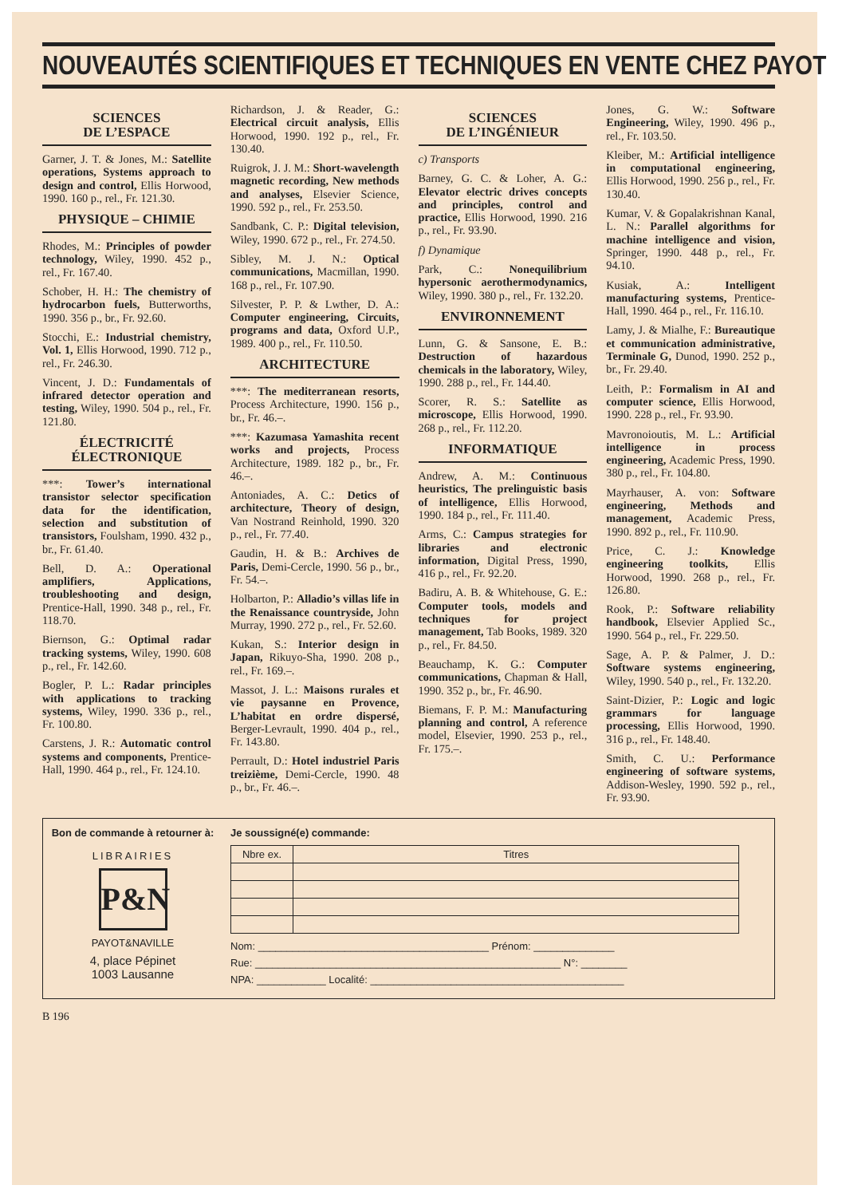NOUVEAUTÉS SCIENTIFIQUES ET TECHNIQUES EN VENTE CHEZ PAYOT
SCIENCES
DE L’ESPACE
Garner, J. T. & Jones, M.: Satellite operations, Systems approach to design and control, Ellis Horwood, 1990. 160 p., rel., Fr. 121.30.
PHYSIQUE – CHIMIE
Rhodes, M.: Principles of powder technology, Wiley, 1990. 452 p., rel., Fr. 167.40.
Schober, H. H.: The chemistry of hydrocarbon fuels, Butterworths, 1990. 356 p., br., Fr. 92.60.
Stocchi, E.: Industrial chemistry, Vol. 1, Ellis Horwood, 1990. 712 p., rel., Fr. 246.30.
Vincent, J. D.: Fundamentals of infrared detector operation and testing, Wiley, 1990. 504 p., rel., Fr. 121.80.
ÉLECTRICITÉ
ÉLECTRONIQUE
***: Tower’s international transistor selector specification data for the identification, selection and substitution of transistors, Foulsham, 1990. 432 p., br., Fr. 61.40.
Bell, D. A.: Operational amplifiers, Applications, troubleshooting and design, Prentice-Hall, 1990. 348 p., rel., Fr. 118.70.
Biernson, G.: Optimal radar tracking systems, Wiley, 1990. 608 p., rel., Fr. 142.60.
Bogler, P. L.: Radar principles with applications to tracking systems, Wiley, 1990. 336 p., rel., Fr. 100.80.
Carstens, J. R.: Automatic control systems and components, Prentice-Hall, 1990. 464 p., rel., Fr. 124.10.
Richardson, J. & Reader, G.: Electrical circuit analysis, Ellis Horwood, 1990. 192 p., rel., Fr. 130.40.
Ruigrok, J. J. M.: Short-wavelength magnetic recording, New methods and analyses, Elsevier Science, 1990. 592 p., rel., Fr. 253.50.
Sandbank, C. P.: Digital television, Wiley, 1990. 672 p., rel., Fr. 274.50.
Sibley, M. J. N.: Optical communications, Macmillan, 1990. 168 p., rel., Fr. 107.90.
Silvester, P. P. & Lwther, D. A.: Computer engineering, Circuits, programs and data, Oxford U.P., 1989. 400 p., rel., Fr. 110.50.
ARCHITECTURE
***: The mediterranean resorts, Process Architecture, 1990. 156 p., br., Fr. 46.–.
***: Kazumasa Yamashita recent works and projects, Process Architecture, 1989. 182 p., br., Fr. 46.–.
Antoniades, A. C.: Detics of architecture, Theory of design, Van Nostrand Reinhold, 1990. 320 p., rel., Fr. 77.40.
Gaudin, H. & B.: Archives de Paris, Demi-Cercle, 1990. 56 p., br., Fr. 54.–.
Holbarton, P.: Alladio’s villas life in the Renaissance countryside, John Murray, 1990. 272 p., rel., Fr. 52.60.
Kukan, S.: Interior design in Japan, Rikuyo-Sha, 1990. 208 p., rel., Fr. 169.–.
Massot, J. L.: Maisons rurales et vie paysanne en Provence, L’habitat en ordre dispersé, Berger-Levrault, 1990. 404 p., rel., Fr. 143.80.
Perrault, D.: Hotel industriel Paris treizième, Demi-Cercle, 1990. 48 p., br., Fr. 46.–.
SCIENCES
DE L’INGÉNIEUR
c) Transports
Barney, G. C. & Loher, A. G.: Elevator electric drives concepts and principles, control and practice, Ellis Horwood, 1990. 216 p., rel., Fr. 93.90.
f) Dynamique
Park, C.: Nonequilibrium hypersonic aerothermodynamics, Wiley, 1990. 380 p., rel., Fr. 132.20.
ENVIRONNEMENT
Lunn, G. & Sansone, E. B.: Destruction of hazardous chemicals in the laboratory, Wiley, 1990. 288 p., rel., Fr. 144.40.
Scorer, R. S.: Satellite as microscope, Ellis Horwood, 1990. 268 p., rel., Fr. 112.20.
INFORMATIQUE
Andrew, A. M.: Continuous heuristics, The prelinguistic basis of intelligence, Ellis Horwood, 1990. 184 p., rel., Fr. 111.40.
Arms, C.: Campus strategies for libraries and electronic information, Digital Press, 1990, 416 p., rel., Fr. 92.20.
Badiru, A. B. & Whitehouse, G. E.: Computer tools, models and techniques for project management, Tab Books, 1989. 320 p., rel., Fr. 84.50.
Beauchamp, K. G.: Computer communications, Chapman & Hall, 1990. 352 p., br., Fr. 46.90.
Biemans, F. P. M.: Manufacturing planning and control, A reference model, Elsevier, 1990. 253 p., rel., Fr. 175.–.
Jones, G. W.: Software Engineering, Wiley, 1990. 496 p., rel., Fr. 103.50.
Kleiber, M.: Artificial intelligence in computational engineering, Ellis Horwood, 1990. 256 p., rel., Fr. 130.40.
Kumar, V. & Gopalakrishnan Kanal, L. N.: Parallel algorithms for machine intelligence and vision, Springer, 1990. 448 p., rel., Fr. 94.10.
Kusiak, A.: Intelligent manufacturing systems, Prentice-Hall, 1990. 464 p., rel., Fr. 116.10.
Lamy, J. & Mialhe, F.: Bureautique et communication administrative, Terminale G, Dunod, 1990. 252 p., br., Fr. 29.40.
Leith, P.: Formalism in AI and computer science, Ellis Horwood, 1990. 228 p., rel., Fr. 93.90.
Mavronoioutis, M. L.: Artificial intelligence in process engineering, Academic Press, 1990. 380 p., rel., Fr. 104.80.
Mayrhauser, A. von: Software engineering, Methods and management, Academic Press, 1990. 892 p., rel., Fr. 110.90.
Price, C. J.: Knowledge engineering toolkits, Ellis Horwood, 1990. 268 p., rel., Fr. 126.80.
Rook, P.: Software reliability handbook, Elsevier Applied Sc., 1990. 564 p., rel., Fr. 229.50.
Sage, A. P. & Palmer, J. D.: Software systems engineering, Wiley, 1990. 540 p., rel., Fr. 132.20.
Saint-Dizier, P.: Logic and logic grammars for language processing, Ellis Horwood, 1990. 316 p., rel., Fr. 148.40.
Smith, C. U.: Performance engineering of software systems, Addison-Wesley, 1990. 592 p., rel., Fr. 93.90.
Bon de commande à retourner à:
LIBRAIRIES
P&N
PAYOT&NAVILLE
4, place Pépinet
1003 Lausanne
Je soussigné(e) commande:
| Nbre ex. | Titres |
| --- | --- |
Nom: ________________________________________ Prénom: ______________
Rue: _____________________________________________________ N°: ________
NPA: ____________ Localité: ____________________________________________
B 196